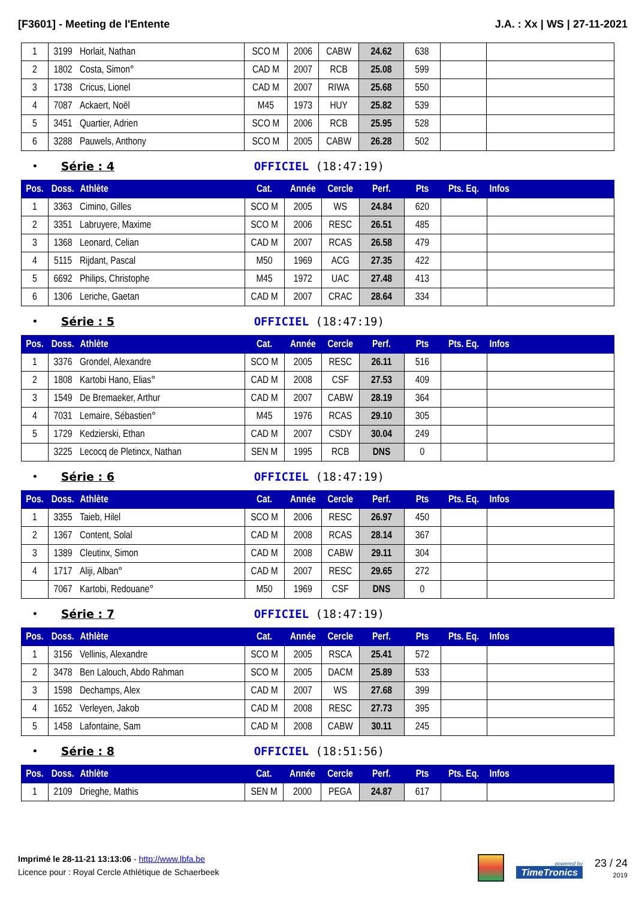[F3601] - Meeting de l'Entente J.A. : Xx | WS | 27-11-2021
| 1 | 3199 | Horlait, Nathan | SCO M | 2006 | CABW | 24.62 | 638 | | |
| 2 | 1802 | Costa, Simon° | CAD M | 2007 | RCB | 25.08 | 599 | | |
| 3 | 1738 | Cricus, Lionel | CAD M | 2007 | RIWA | 25.68 | 550 | | |
| 4 | 7087 | Ackaert, Noël | M45 | 1973 | HUY | 25.82 | 539 | | |
| 5 | 3451 | Quartier, Adrien | SCO M | 2006 | RCB | 25.95 | 528 | | |
| 6 | 3288 | Pauwels, Anthony | SCO M | 2005 | CABW | 26.28 | 502 | | |
• Série : 4 OFFICIEL (18:47:19)
| Pos. | Doss. | Athlète | Cat. | Année | Cercle | Perf. | Pts | Pts. Eq. | Infos |
| --- | --- | --- | --- | --- | --- | --- | --- | --- | --- |
| 1 | 3363 | Cimino, Gilles | SCO M | 2005 | WS | 24.84 | 620 | | |
| 2 | 3351 | Labruyere, Maxime | SCO M | 2006 | RESC | 26.51 | 485 | | |
| 3 | 1368 | Leonard, Celian | CAD M | 2007 | RCAS | 26.58 | 479 | | |
| 4 | 5115 | Rijdant, Pascal | M50 | 1969 | ACG | 27.35 | 422 | | |
| 5 | 6692 | Philips, Christophe | M45 | 1972 | UAC | 27.48 | 413 | | |
| 6 | 1306 | Leriche, Gaetan | CAD M | 2007 | CRAC | 28.64 | 334 | | |
• Série : 5 OFFICIEL (18:47:19)
| Pos. | Doss. | Athlète | Cat. | Année | Cercle | Perf. | Pts | Pts. Eq. | Infos |
| --- | --- | --- | --- | --- | --- | --- | --- | --- | --- |
| 1 | 3376 | Grondel, Alexandre | SCO M | 2005 | RESC | 26.11 | 516 | | |
| 2 | 1808 | Kartobi Hano, Elias° | CAD M | 2008 | CSF | 27.53 | 409 | | |
| 3 | 1549 | De Bremaeker, Arthur | CAD M | 2007 | CABW | 28.19 | 364 | | |
| 4 | 7031 | Lemaire, Sébastien° | M45 | 1976 | RCAS | 29.10 | 305 | | |
| 5 | 1729 | Kedzierski, Ethan | CAD M | 2007 | CSDY | 30.04 | 249 | | |
| | 3225 | Lecocq de Pletincx, Nathan | SEN M | 1995 | RCB | DNS | 0 | | |
• Série : 6 OFFICIEL (18:47:19)
| Pos. | Doss. | Athlète | Cat. | Année | Cercle | Perf. | Pts | Pts. Eq. | Infos |
| --- | --- | --- | --- | --- | --- | --- | --- | --- | --- |
| 1 | 3355 | Taieb, Hilel | SCO M | 2006 | RESC | 26.97 | 450 | | |
| 2 | 1367 | Content, Solal | CAD M | 2008 | RCAS | 28.14 | 367 | | |
| 3 | 1389 | Cleutinx, Simon | CAD M | 2008 | CABW | 29.11 | 304 | | |
| 4 | 1717 | Aliji, Alban° | CAD M | 2007 | RESC | 29.65 | 272 | | |
| | 7067 | Kartobi, Redouane° | M50 | 1969 | CSF | DNS | 0 | | |
• Série : 7 OFFICIEL (18:47:19)
| Pos. | Doss. | Athlète | Cat. | Année | Cercle | Perf. | Pts | Pts. Eq. | Infos |
| --- | --- | --- | --- | --- | --- | --- | --- | --- | --- |
| 1 | 3156 | Vellinis, Alexandre | SCO M | 2005 | RSCA | 25.41 | 572 | | |
| 2 | 3478 | Ben Lalouch, Abdo Rahman | SCO M | 2005 | DACM | 25.89 | 533 | | |
| 3 | 1598 | Dechamps, Alex | CAD M | 2007 | WS | 27.68 | 399 | | |
| 4 | 1652 | Verleyen, Jakob | CAD M | 2008 | RESC | 27.73 | 395 | | |
| 5 | 1458 | Lafontaine, Sam | CAD M | 2008 | CABW | 30.11 | 245 | | |
• Série : 8 OFFICIEL (18:51:56)
| Pos. | Doss. | Athlète | Cat. | Année | Cercle | Perf. | Pts | Pts. Eq. | Infos |
| --- | --- | --- | --- | --- | --- | --- | --- | --- | --- |
| 1 | 2109 | Drieghe, Mathis | SEN M | 2000 | PEGA | 24.87 | 617 | | |
Imprimé le 28-11-21 13:13:06 - http://www.lbfa.be
Licence pour : Royal Cercle Athlétique de Schaerbeek
powered by
TimeTronics
23 / 24
2019